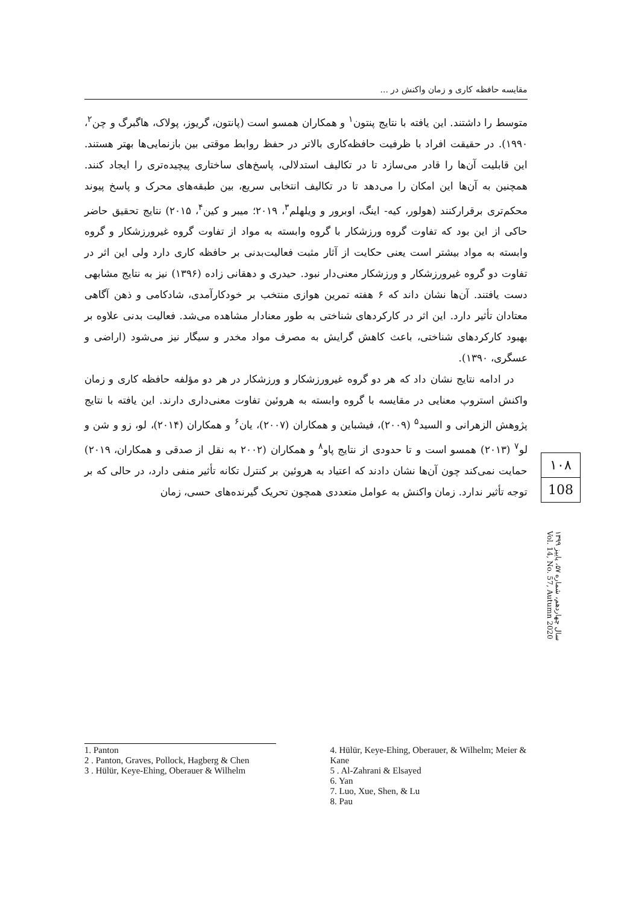مقایسه حافظه کاری و زمان واکنش در ...
متوسط را داشتند. این یافته با نتایج پنتون<sup>۱</sup> و همکاران همسو است (پانتون، گریوز، پولاک، هاگبرگ و چن<sup>۲</sup>، ۱۹۹۰). در حقیقت افراد با ظرفیت حافظه‌کاری بالاتر در حفظ روابط موقتی بین بازنمایی‌ها بهتر هستند. این قابلیت آن‌ها را قادر می‌سازد تا در تکالیف استدلالی، پاسخ‌های ساختاری پیچیده‌تری را ایجاد کنند. همچنین به آن‌ها این امکان را می‌دهد تا در تکالیف انتخابی سریع، بین طبقه‌های محرک و پاسخ پیوند محکم‌تری برقرارکنند (هولور، کیه- اینگ، اوبرور و ویلهلم<sup>۳</sup>، ۲۰۱۹؛ میبر و کین<sup>۴</sup>، ۲۰۱۵) نتایج تحقیق حاضر حاکی از این بود که تفاوت گروه ورزشکار با گروه وابسته به مواد از تفاوت گروه غیرورزشکار و گروه وابسته به مواد بیشتر است یعنی حکایت از آثار مثبت فعالیت‌بدنی بر حافظه کاری دارد ولی این اثر در تفاوت دو گروه غیرورزشکار و ورزشکار معنی‌دار نبود. حیدری و دهقانی زاده (۱۳۹۶) نیز به نتایج مشابهی دست یافتند. آن‌ها نشان داند که ۶ هفته تمرین هوازی منتخب بر خودکارآمدی، شادکامی و ذهن آگاهی معتادان تأثیر دارد. این اثر در کارکردهای شناختی به طور معنادار مشاهده می‌شد. فعالیت بدنی علاوه بر بهبود کارکردهای شناختی، باعث کاهش گرایش به مصرف مواد مخدر و سیگار نیز می‌شود (اراضی و عسگری، ۱۳۹۰).
در ادامه نتایج نشان داد که هر دو گروه غیرورزشکار و ورزشکار در هر دو مؤلفه حافظه کاری و زمان واکنش استروپ معنایی در مقایسه با گروه وابسته به هروئین تفاوت معنی‌داری دارند. این یافته با نتایج پژوهش الزهرانی و السید<sup>۵</sup> (۲۰۰۹)، فیشباین و همکاران (۲۰۰۷)، یان<sup>۶</sup> و همکاران (۲۰۱۴)، لو، زو و شن و لو<sup>۷</sup> (۲۰۱۳) همسو است و تا حدودی از نتایج پاو<sup>۸</sup> و همکاران (۲۰۰۲ به نقل از صدقی و همکاران، ۲۰۱۹) حمایت نمی‌کند چون آن‌ها نشان دادند که اعتیاد به هروئین بر کنترل تکانه تأثیر منفی دارد، در حالی که بر توجه تأثیر ندارد. زمان واکنش به عوامل متعددی همچون تحریک گیرنده‌های حسی، زمان
۱۰۸
108
سال چهاردهم، شماره ۵۷، پاییز ۱۳۹۹
Vol. 14, No. 57, Autumn 2020
1. Panton
2 . Panton, Graves, Pollock, Hagberg & Chen
3 . Hülür, Keye-Ehing, Oberauer & Wilhelm
4. Hülür, Keye-Ehing, Oberauer, & Wilhelm; Meier & Kane
5 . Al-Zahrani & Elsayed
6. Yan
7. Luo, Xue, Shen, & Lu
8. Pau